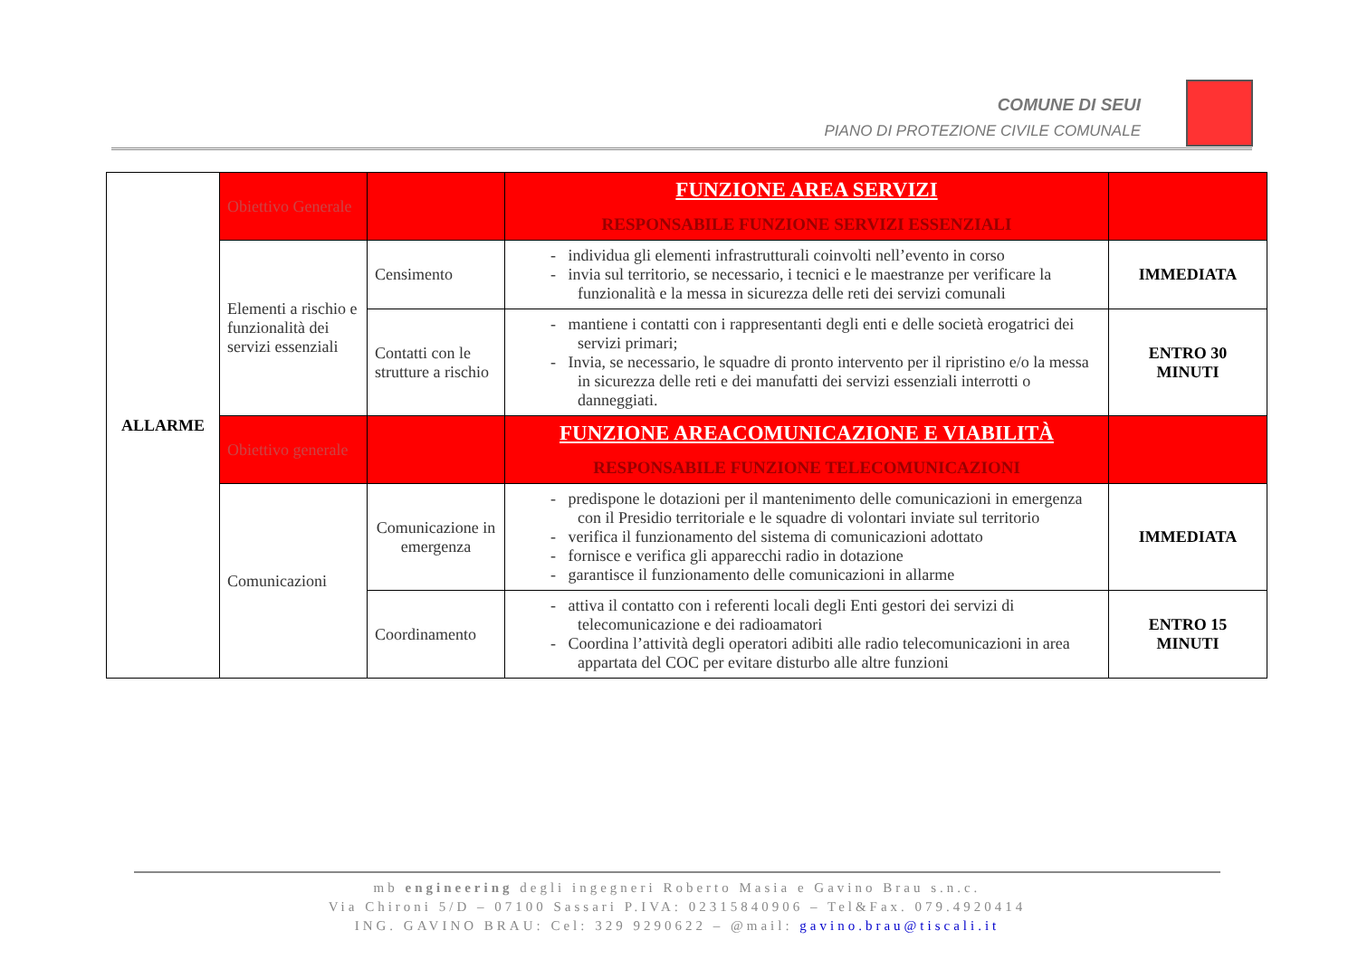COMUNE DI SEUI
PIANO DI PROTEZIONE CIVILE COMUNALE
| ALLARME | Obiettivo Generale | | FUNZIONE AREA SERVIZI RESPONSABILE FUNZIONE SERVIZI ESSENZIALI | |
| | Elementi a rischio e funzionalità dei servizi essenziali | Censimento | - individua gli elementi infrastrutturali coinvolti nell’evento in corso - invia sul territorio, se necessario, i tecnici e le maestranze per verificare la funzionalità e la messa in sicurezza delle reti dei servizi comunali | IMMEDIATA |
| | | Contatti con le strutture a rischio | - mantiene i contatti con i rappresentanti degli enti e delle società erogatrici dei servizi primari; - Invia, se necessario, le squadre di pronto intervento per il ripristino e/o la messa in sicurezza delle reti e dei manufatti dei servizi essenziali interrotti o danneggiati. | ENTRO 30 MINUTI |
| | Obiettivo generale | | FUNZIONE AREACOMUNICAZIONE E VIABILITÀ RESPONSABILE FUNZIONE TELECOMUNICAZIONI | |
| | Comunicazioni | Comunicazione in emergenza | - predispone le dotazioni per il mantenimento delle comunicazioni in emergenza con il Presidio territoriale e le squadre di volontari inviate sul territorio - verifica il funzionamento del sistema di comunicazioni adottato - fornisce e verifica gli apparecchi radio in dotazione - garantisce il funzionamento delle comunicazioni in allarme | IMMEDIATA |
| | | Coordinamento | - attiva il contatto con i referenti locali degli Enti gestori dei servizi di telecomunicazione e dei radioamatori - Coordina l’attività degli operatori adibiti alle radio telecomunicazioni in area appartata del COC per evitare disturbo alle altre funzioni | ENTRO 15 MINUTI |
mb engineering degli ingegneri Roberto Masia e Gavino Brau s.n.c.
Via Chironi 5/D – 07100 Sassari P.IVA: 02315840906 – Tel&Fax. 079.4920414
ING. GAVINO BRAU: Cel: 329 9290622 – @mail: gavino.brau@tiscali.it